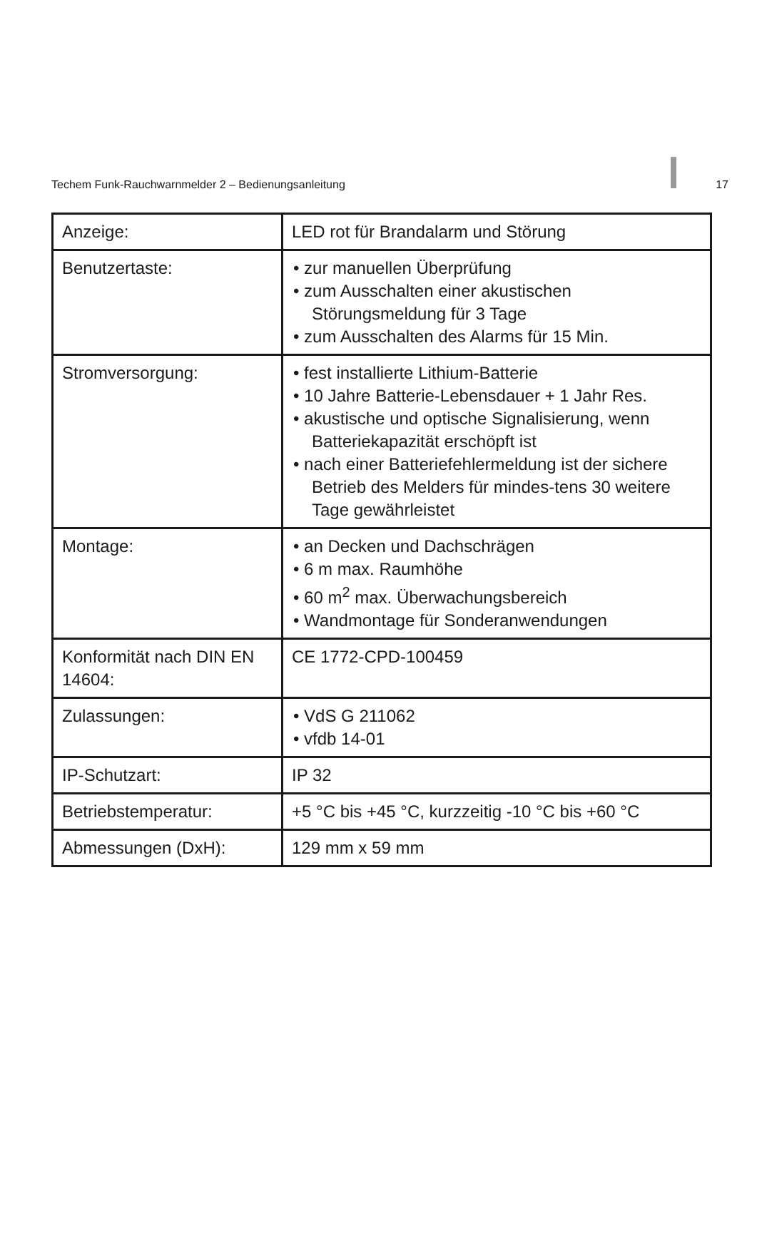Techem Funk-Rauchwarnmelder 2 – Bedienungsanleitung 17
| Anzeige: | LED rot für Brandalarm und Störung |
| Benutzertaste: | • zur manuellen Überprüfung • zum Ausschalten einer akustischen Störungsmeldung für 3 Tage • zum Ausschalten des Alarms für 15 Min. |
| Stromversorgung: | • fest installierte Lithium-Batterie • 10 Jahre Batterie-Lebensdauer + 1 Jahr Res. • akustische und optische Signalisierung, wenn Batteriekapazität erschöpft ist • nach einer Batteriefehlermeldung ist der sichere Betrieb des Melders für mindes-tens 30 weitere Tage gewährleistet |
| Montage: | • an Decken und Dachschrägen • 6 m max. Raumhöhe • 60 m<sup>2</sup> max. Überwachungsbereich • Wandmontage für Sonderanwendungen |
| Konformität nach DIN EN 14604: | CE 1772-CPD-100459 |
| Zulassungen: | • VdS G 211062 • vfdb 14-01 |
| IP-Schutzart: | IP 32 |
| Betriebstemperatur: | +5 °C bis +45 °C, kurzzeitig -10 °C bis +60 °C |
| Abmessungen (DxH): | 129 mm x 59 mm |